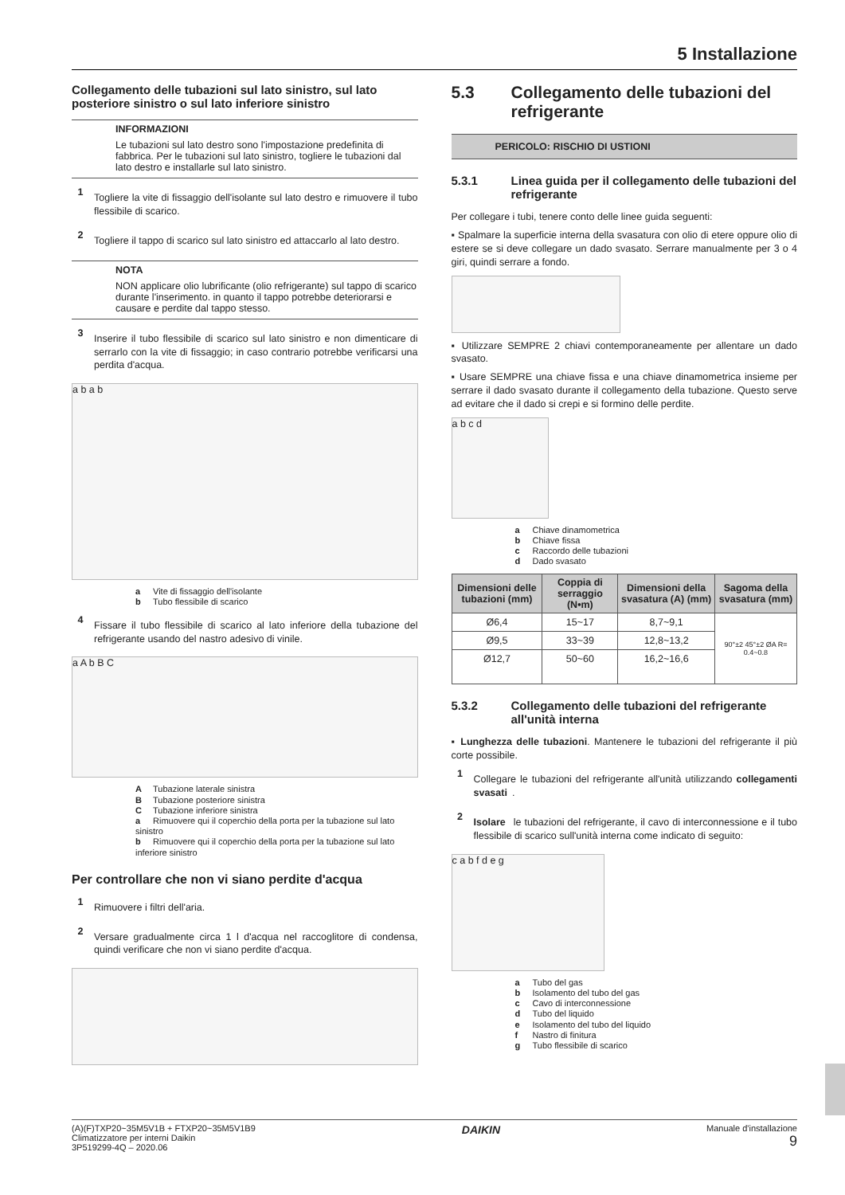5 Installazione
Collegamento delle tubazioni sul lato sinistro, sul lato posteriore sinistro o sul lato inferiore sinistro
INFORMAZIONI
Le tubazioni sul lato destro sono l'impostazione predefinita di fabbrica. Per le tubazioni sul lato sinistro, togliere le tubazioni dal lato destro e installarle sul lato sinistro.
1
Togliere la vite di fissaggio dell'isolante sul lato destro e rimuovere il tubo flessibile di scarico.
2
Togliere il tappo di scarico sul lato sinistro ed attaccarlo al lato destro.
NOTA
NON applicare olio lubrificante (olio refrigerante) sul tappo di scarico durante l'inserimento. in quanto il tappo potrebbe deteriorarsi e causare e perdite dal tappo stesso.
3
Inserire il tubo flessibile di scarico sul lato sinistro e non dimenticare di serrarlo con la vite di fissaggio; in caso contrario potrebbe verificarsi una perdita d'acqua.
a b a b
a Vite di fissaggio dell'isolante
b Tubo flessibile di scarico
4
Fissare il tubo flessibile di scarico al lato inferiore della tubazione del refrigerante usando del nastro adesivo di vinile.
a A b B C
A Tubazione laterale sinistra
B Tubazione posteriore sinistra
C Tubazione inferiore sinistra
a Rimuovere qui il coperchio della porta per la tubazione sul lato sinistro
b Rimuovere qui il coperchio della porta per la tubazione sul lato inferiore sinistro
Per controllare che non vi siano perdite d'acqua
1
Rimuovere i filtri dell'aria.
2
Versare gradualmente circa 1 l d'acqua nel raccoglitore di condensa, quindi verificare che non vi siano perdite d'acqua.
5.3 Collegamento delle tubazioni del refrigerante
PERICOLO: RISCHIO DI USTIONI
5.3.1 Linea guida per il collegamento delle tubazioni del refrigerante
Per collegare i tubi, tenere conto delle linee guida seguenti:
▪ Spalmare la superficie interna della svasatura con olio di etere oppure olio di estere se si deve collegare un dado svasato. Serrare manualmente per 3 o 4 giri, quindi serrare a fondo.
▪ Utilizzare SEMPRE 2 chiavi contemporaneamente per allentare un dado svasato.
▪ Usare SEMPRE una chiave fissa e una chiave dinamometrica insieme per serrare il dado svasato durante il collegamento della tubazione. Questo serve ad evitare che il dado si crepi e si formino delle perdite.
a b c d
a Chiave dinamometrica
b Chiave fissa
c Raccordo delle tubazioni
d Dado svasato
| Dimensioni delle tubazioni (mm) | Coppia di serraggio (N•m) | Dimensioni della svasatura (A) (mm) | Sagoma della svasatura (mm) |
| --- | --- | --- | --- |
| Ø6,4 | 15~17 | 8,7~9,1 | 90°±2 45°±2 ØA R= 0.4~0.8 |
| Ø9,5 | 33~39 | 12,8~13,2 | |
| Ø12,7 | 50~60 | 16,2~16,6 | |
5.3.2 Collegamento delle tubazioni del refrigerante all'unità interna
▪ Lunghezza delle tubazioni. Mantenere le tubazioni del refrigerante il più corte possibile.
1
Collegare le tubazioni del refrigerante all'unità utilizzando collegamenti svasati.
2
Isolare le tubazioni del refrigerante, il cavo di interconnessione e il tubo flessibile di scarico sull'unità interna come indicato di seguito:
c a b f d e g
a Tubo del gas
b Isolamento del tubo del gas
c Cavo di interconnessione
d Tubo del liquido
e Isolamento del tubo del liquido
f Nastro di finitura
g Tubo flessibile di scarico
(A)(F)TXP20~35M5V1B + FTXP20~35M5V1B9
Climatizzatore per interni Daikin
3P519299-4Q – 2020.06
DAIKIN
Manuale d'installazione
9